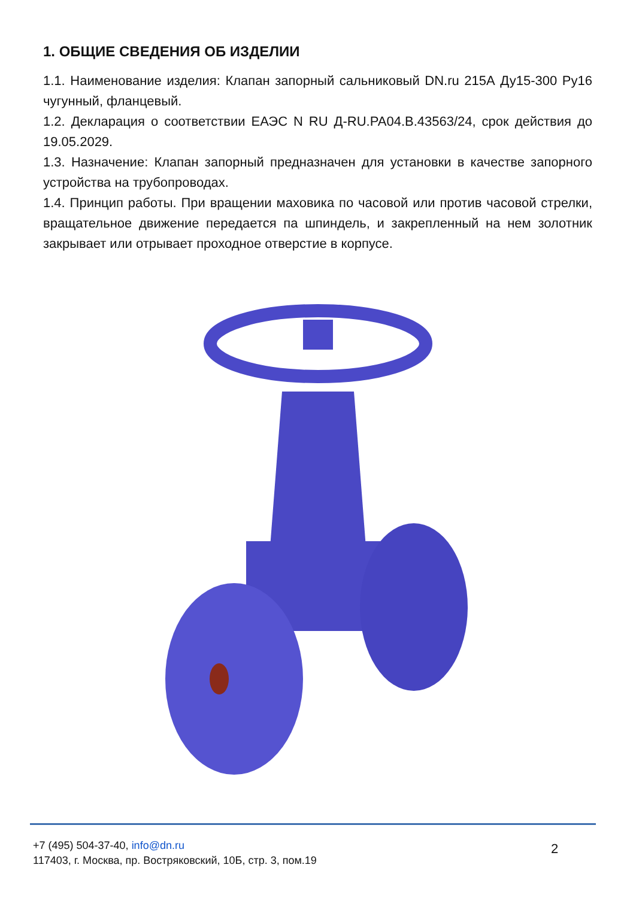1. ОБЩИЕ СВЕДЕНИЯ ОБ ИЗДЕЛИИ
1.1. Наименование изделия: Клапан запорный сальниковый DN.ru 215А Ду15-300 Ру16 чугунный, фланцевый.
1.2. Декларация о соответствии ЕАЭС N RU Д-RU.PA04.B.43563/24, срок действия до 19.05.2029.
1.3. Назначение: Клапан запорный предназначен для установки в качестве запорного устройства на трубопроводах.
1.4. Принцип работы. При вращении маховика по часовой или против часовой стрелки, вращательное движение передается па шпиндель, и закрепленный на нем золотник закрывает или отрывает проходное отверстие в корпусе.
+7 (495) 504-37-40, info@dn.ru
117403, г. Москва, пр. Востряковский, 10Б, стр. 3, пом.19
2